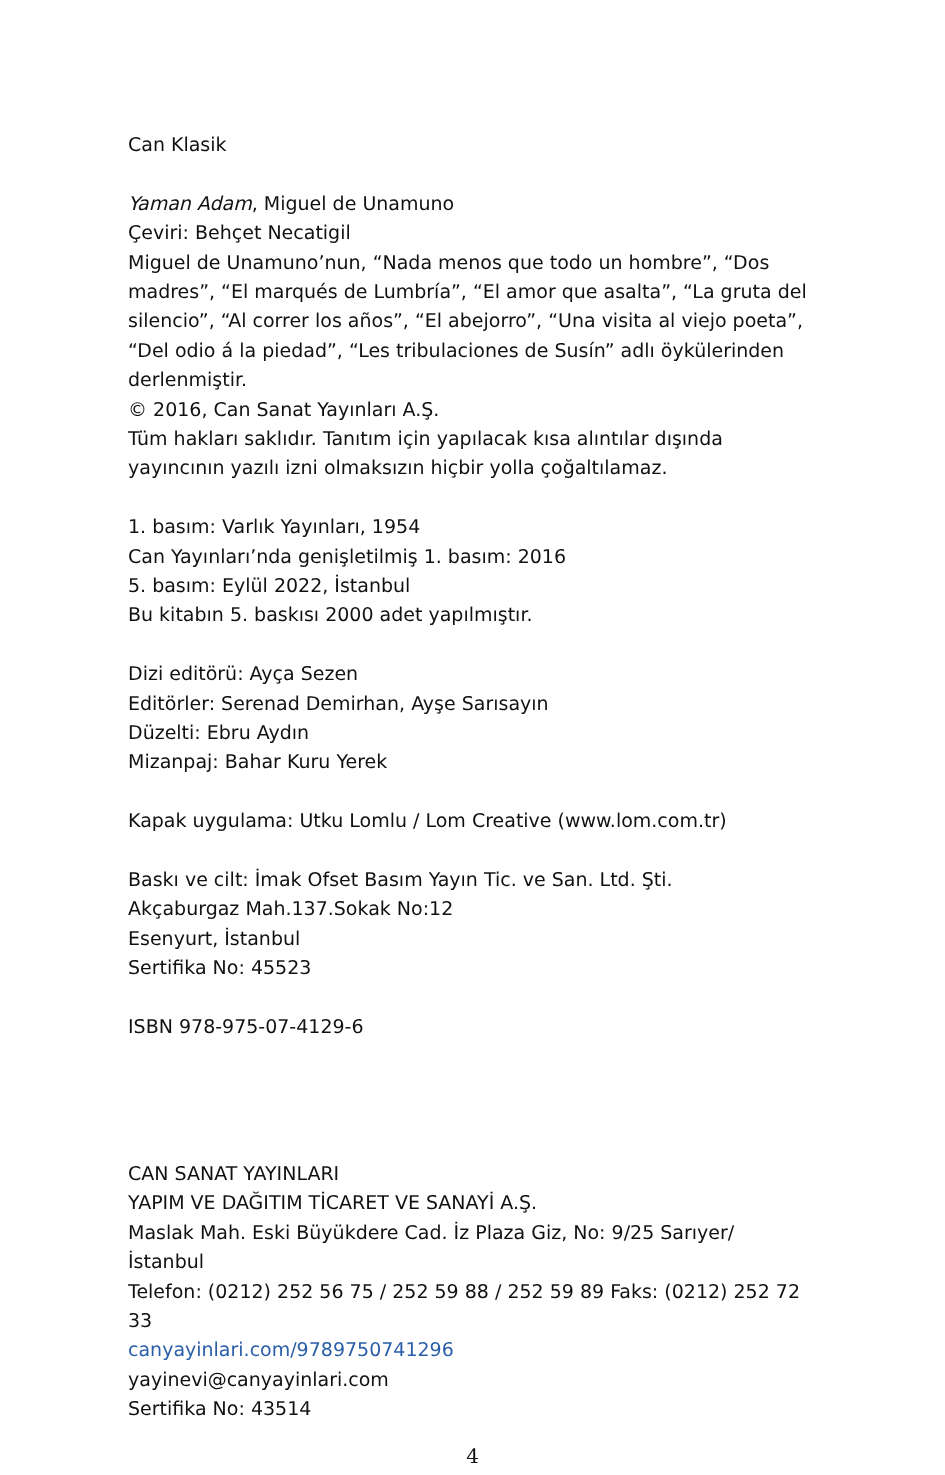Can Klasik
Yaman Adam, Miguel de Unamuno
Çeviri: Behçet Necatigil
Miguel de Unamuno’nun, “Nada menos que todo un hombre”, “Dos madres”, “El marqués de Lumbría”, “El amor que asalta”, “La gruta del silencio”, “Al correr los años”, “El abejorro”, “Una visita al viejo poeta”, “Del odio á la piedad”, “Les tribulaciones de Susín” adlı öykülerinden derlenmiştir.
© 2016, Can Sanat Yayınları A.Ş.
Tüm hakları saklıdır. Tanıtım için yapılacak kısa alıntılar dışında yayıncının yazılı izni olmaksızın hiçbir yolla çoğaltılamaz.
1. basım: Varlık Yayınları, 1954
Can Yayınları’nda genişletilmiş 1. basım: 2016
5. basım: Eylül 2022, İstanbul
Bu kitabın 5. baskısı 2000 adet yapılmıştır.
Dizi editörü: Ayça Sezen
Editörler: Serenad Demirhan, Ayşe Sarısayın
Düzelti: Ebru Aydın
Mizanpaj: Bahar Kuru Yerek
Kapak uygulama: Utku Lomlu / Lom Creative (www.lom.com.tr)
Baskı ve cilt: İmak Ofset Basım Yayın Tic. ve San. Ltd. Şti.
Akçaburgaz Mah.137.Sokak No:12
Esenyurt, İstanbul
Sertifika No: 45523
ISBN 978-975-07-4129-6
CAN SANAT YAYINLARI
YAPIM VE DAĞITIM TİCARET VE SANAYİ A.Ş.
Maslak Mah. Eski Büyükdere Cad. İz Plaza Giz, No: 9/25 Sarıyer/İstanbul
Telefon: (0212) 252 56 75 / 252 59 88 / 252 59 89 Faks: (0212) 252 72 33
canyayinlari.com/9789750741296
yayinevi@canyayinlari.com
Sertifika No: 43514
4